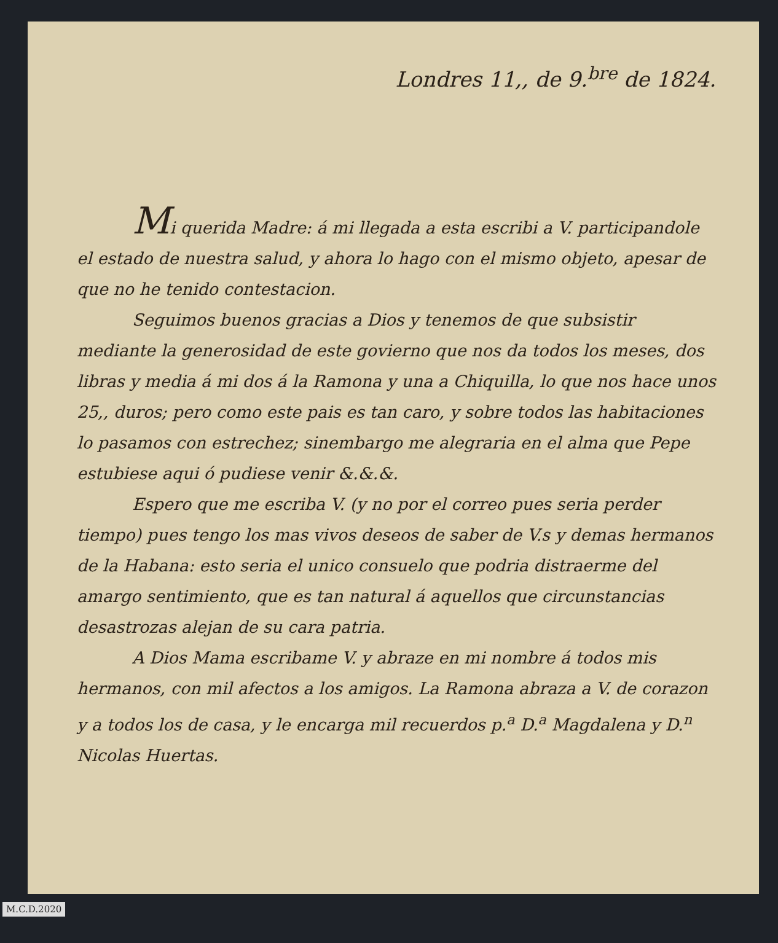Londres 11,, de 9.<sup>bre</sup> de 1824.
Mi querida Madre: á mi llegada a esta escribi a V. participandole el estado de nuestra salud, y ahora lo hago con el mismo objeto, apesar de que no he tenido contestacion.
Seguimos buenos gracias a Dios y tenemos de que subsistir mediante la generosidad de este govierno que nos da todos los meses, dos libras y media á mi dos á la Ramona y una a Chiquilla, lo que nos hace unos 25,, duros; pero como este pais es tan caro, y sobre todos las habitaciones lo pasamos con estrechez; sinembargo me alegraria en el alma que Pepe estubiese aqui ó pudiese venir &.&.&.
Espero que me escriba V. (y no por el correo pues seria perder tiempo) pues tengo los mas vivos deseos de saber de V.s y demas hermanos de la Habana: esto seria el unico consuelo que podria distraerme del amargo sentimiento, que es tan natural á aquellos que circunstancias desastrozas alejan de su cara patria.
A Dios Mama escribame V. y abraze en mi nombre á todos mis hermanos, con mil afectos a los amigos. La Ramona abraza a V. de corazon y a todos los de casa, y le encarga mil recuerdos p.<sup>a</sup> D.<sup>a</sup> Magdalena y D.<sup>n</sup> Nicolas Huertas.
M.C.D.2020